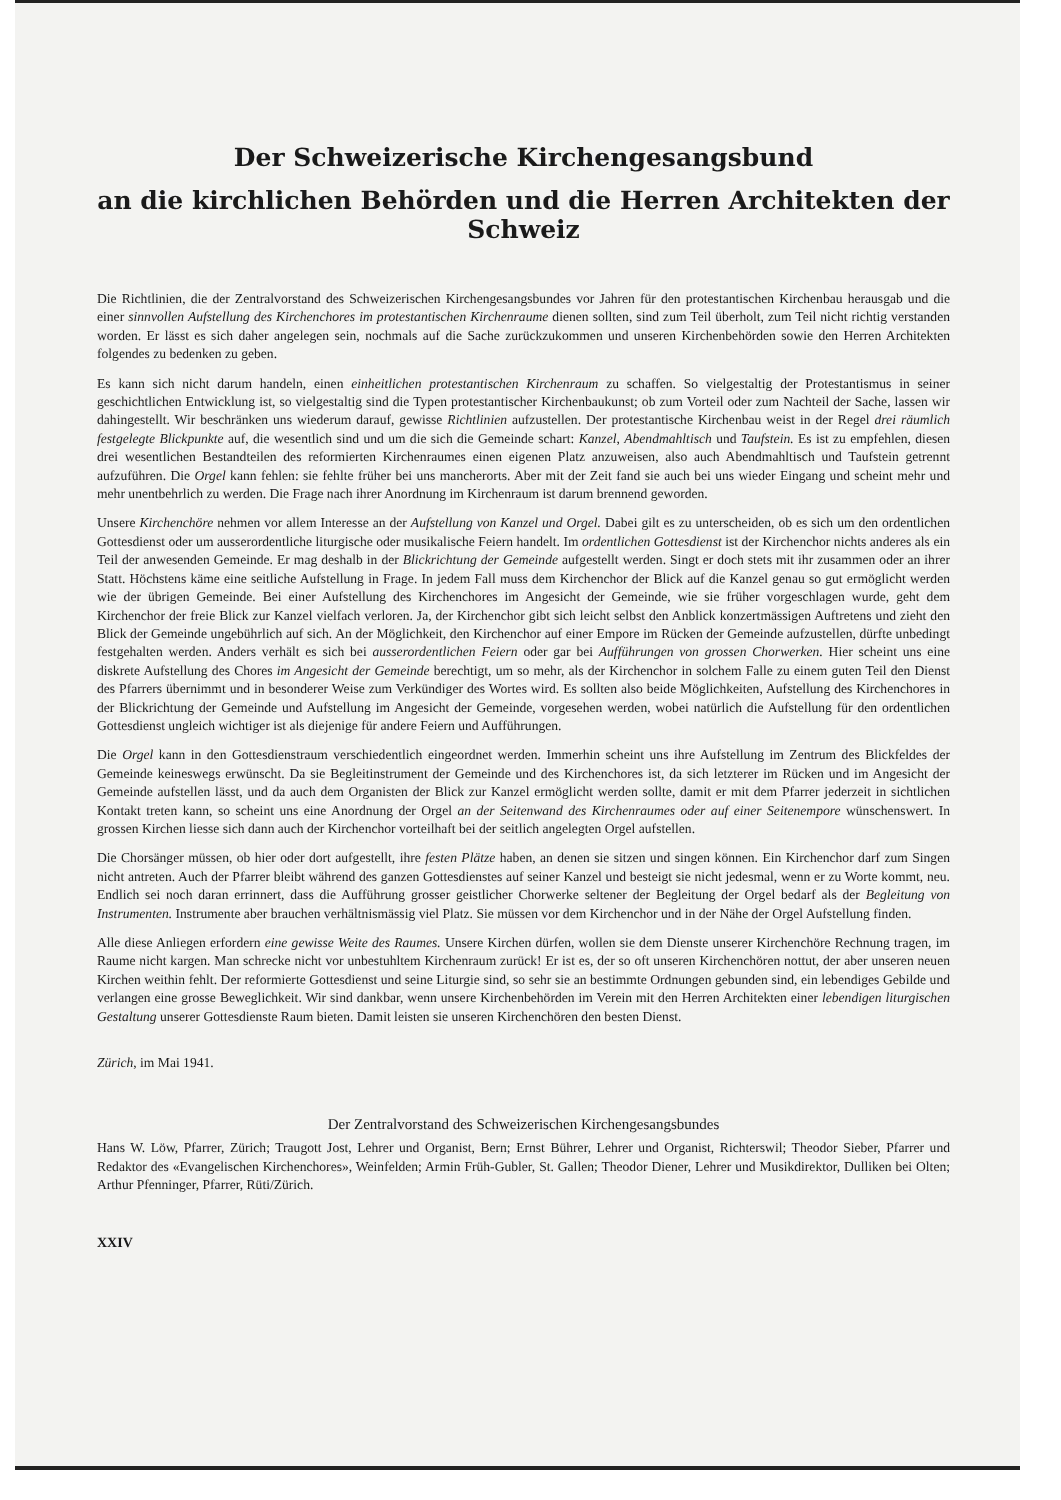Der Schweizerische Kirchengesangsbund
an die kirchlichen Behörden und die Herren Architekten der Schweiz
Die Richtlinien, die der Zentralvorstand des Schweizerischen Kirchengesangsbundes vor Jahren für den protestantischen Kirchenbau herausgab und die einer sinnvollen Aufstellung des Kirchenchores im protestantischen Kirchenraume dienen sollten, sind zum Teil überholt, zum Teil nicht richtig verstanden worden. Er lässt es sich daher angelegen sein, nochmals auf die Sache zurückzukommen und unseren Kirchenbehörden sowie den Herren Architekten folgendes zu bedenken zu geben.
Es kann sich nicht darum handeln, einen einheitlichen protestantischen Kirchenraum zu schaffen. So vielgestaltig der Protestantismus in seiner geschichtlichen Entwicklung ist, so vielgestaltig sind die Typen protestantischer Kirchenbaukunst; ob zum Vorteil oder zum Nachteil der Sache, lassen wir dahingestellt. Wir beschränken uns wiederum darauf, gewisse Richtlinien aufzustellen. Der protestantische Kirchenbau weist in der Regel drei räumlich festgelegte Blickpunkte auf, die wesentlich sind und um die sich die Gemeinde schart: Kanzel, Abendmahltisch und Taufstein. Es ist zu empfehlen, diesen drei wesentlichen Bestandteilen des reformierten Kirchenraumes einen eigenen Platz anzuweisen, also auch Abendmahltisch und Taufstein getrennt aufzuführen. Die Orgel kann fehlen: sie fehlte früher bei uns mancherorts. Aber mit der Zeit fand sie auch bei uns wieder Eingang und scheint mehr und mehr unentbehrlich zu werden. Die Frage nach ihrer Anordnung im Kirchenraum ist darum brennend geworden.
Unsere Kirchenchöre nehmen vor allem Interesse an der Aufstellung von Kanzel und Orgel. Dabei gilt es zu unterscheiden, ob es sich um den ordentlichen Gottesdienst oder um ausserordentliche liturgische oder musikalische Feiern handelt. Im ordentlichen Gottesdienst ist der Kirchenchor nichts anderes als ein Teil der anwesenden Gemeinde. Er mag deshalb in der Blickrichtung der Gemeinde aufgestellt werden. Singt er doch stets mit ihr zusammen oder an ihrer Statt. Höchstens käme eine seitliche Aufstellung in Frage. In jedem Fall muss dem Kirchenchor der Blick auf die Kanzel genau so gut ermöglicht werden wie der übrigen Gemeinde. Bei einer Aufstellung des Kirchenchores im Angesicht der Gemeinde, wie sie früher vorgeschlagen wurde, geht dem Kirchenchor der freie Blick zur Kanzel vielfach verloren. Ja, der Kirchenchor gibt sich leicht selbst den Anblick konzertmässigen Auftretens und zieht den Blick der Gemeinde ungebührlich auf sich. An der Möglichkeit, den Kirchenchor auf einer Empore im Rücken der Gemeinde aufzustellen, dürfte unbedingt festgehalten werden. Anders verhält es sich bei ausserordentlichen Feiern oder gar bei Aufführungen von grossen Chorwerken. Hier scheint uns eine diskrete Aufstellung des Chores im Angesicht der Gemeinde berechtigt, um so mehr, als der Kirchenchor in solchem Falle zu einem guten Teil den Dienst des Pfarrers übernimmt und in besonderer Weise zum Verkündiger des Wortes wird. Es sollten also beide Möglichkeiten, Aufstellung des Kirchenchores in der Blickrichtung der Gemeinde und Aufstellung im Angesicht der Gemeinde, vorgesehen werden, wobei natürlich die Aufstellung für den ordentlichen Gottesdienst ungleich wichtiger ist als diejenige für andere Feiern und Aufführungen.
Die Orgel kann in den Gottesdienstraum verschiedentlich eingeordnet werden. Immerhin scheint uns ihre Aufstellung im Zentrum des Blickfeldes der Gemeinde keineswegs erwünscht. Da sie Begleitinstrument der Gemeinde und des Kirchenchores ist, da sich letzterer im Rücken und im Angesicht der Gemeinde aufstellen lässt, und da auch dem Organisten der Blick zur Kanzel ermöglicht werden sollte, damit er mit dem Pfarrer jederzeit in sichtlichen Kontakt treten kann, so scheint uns eine Anordnung der Orgel an der Seitenwand des Kirchenraumes oder auf einer Seitenempore wünschenswert. In grossen Kirchen liesse sich dann auch der Kirchenchor vorteilhaft bei der seitlich angelegten Orgel aufstellen.
Die Chorsänger müssen, ob hier oder dort aufgestellt, ihre festen Plätze haben, an denen sie sitzen und singen können. Ein Kirchenchor darf zum Singen nicht antreten. Auch der Pfarrer bleibt während des ganzen Gottesdienstes auf seiner Kanzel und besteigt sie nicht jedesmal, wenn er zu Worte kommt, neu. Endlich sei noch daran errinnert, dass die Aufführung grosser geistlicher Chorwerke seltener der Begleitung der Orgel bedarf als der Begleitung von Instrumenten. Instrumente aber brauchen verhältnismässig viel Platz. Sie müssen vor dem Kirchenchor und in der Nähe der Orgel Aufstellung finden.
Alle diese Anliegen erfordern eine gewisse Weite des Raumes. Unsere Kirchen dürfen, wollen sie dem Dienste unserer Kirchenchöre Rechnung tragen, im Raume nicht kargen. Man schrecke nicht vor unbestuhltem Kirchenraum zurück! Er ist es, der so oft unseren Kirchenchören nottut, der aber unseren neuen Kirchen weithin fehlt. Der reformierte Gottesdienst und seine Liturgie sind, so sehr sie an bestimmte Ordnungen gebunden sind, ein lebendiges Gebilde und verlangen eine grosse Beweglichkeit. Wir sind dankbar, wenn unsere Kirchenbehörden im Verein mit den Herren Architekten einer lebendigen liturgischen Gestaltung unserer Gottesdienste Raum bieten. Damit leisten sie unseren Kirchenchören den besten Dienst.
Zürich, im Mai 1941.
Der Zentralvorstand des Schweizerischen Kirchengesangsbundes
Hans W. Löw, Pfarrer, Zürich; Traugott Jost, Lehrer und Organist, Bern; Ernst Bührer, Lehrer und Organist, Richterswil; Theodor Sieber, Pfarrer und Redaktor des «Evangelischen Kirchenchores», Weinfelden; Armin Früh-Gubler, St. Gallen; Theodor Diener, Lehrer und Musikdirektor, Dulliken bei Olten; Arthur Pfenninger, Pfarrer, Rüti/Zürich.
XXIV